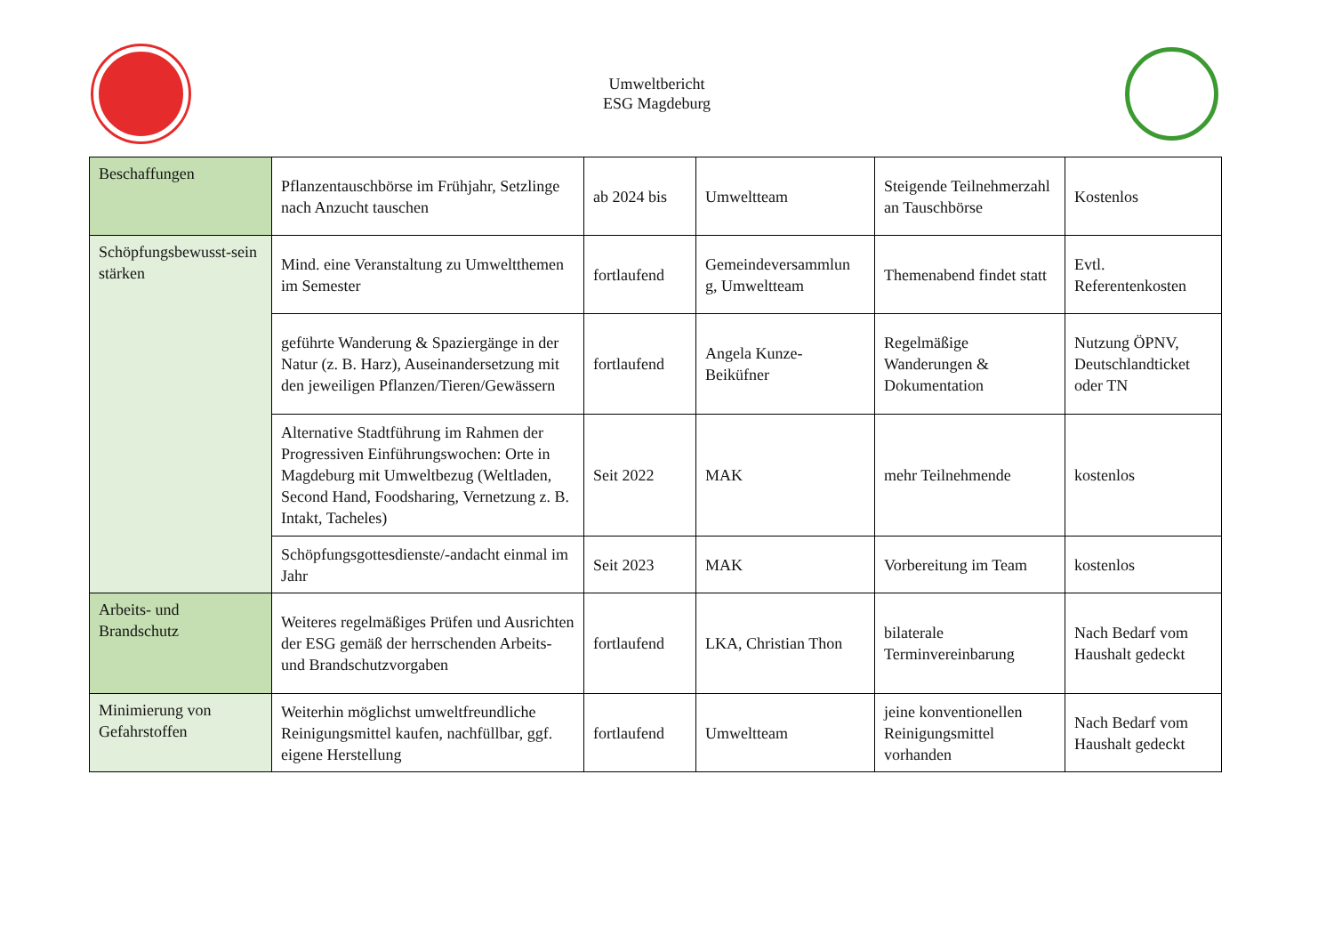Umweltbericht
ESG Magdeburg
| Beschaffungen | Pflanzentauschbörse im Frühjahr, Setzlinge nach Anzucht tauschen | ab 2024 bis | Umweltteam | Steigende Teilnehmerzahl an Tauschbörse | Kostenlos |
| Schöpfungsbewusst-sein stärken | Mind. eine Veranstaltung zu Umweltthemen im Semester | fortlaufend | Gemeindeversammlun g, Umweltteam | Themenabend findet statt | Evtl. Referentenkosten |
| | geführte Wanderung & Spaziergänge in der Natur (z. B. Harz), Auseinandersetzung mit den jeweiligen Pflanzen/Tieren/Gewässern | fortlaufend | Angela Kunze-Beiküfner | Regelmäßige Wanderungen & Dokumentation | Nutzung ÖPNV, Deutschlandticket oder TN |
| | Alternative Stadtführung im Rahmen der Progressiven Einführungswochen: Orte in Magdeburg mit Umweltbezug (Weltladen, Second Hand, Foodsharing, Vernetzung z. B. Intakt, Tacheles) | Seit 2022 | MAK | mehr Teilnehmende | kostenlos |
| | Schöpfungsgottesdienste/-andacht einmal im Jahr | Seit 2023 | MAK | Vorbereitung im Team | kostenlos |
| Arbeits- und Brandschutz | Weiteres regelmäßiges Prüfen und Ausrichten der ESG gemäß der herrschenden Arbeits- und Brandschutzvorgaben | fortlaufend | LKA, Christian Thon | bilaterale Terminvereinbarung | Nach Bedarf vom Haushalt gedeckt |
| Minimierung von Gefahrstoffen | Weiterhin möglichst umweltfreundliche Reinigungsmittel kaufen, nachfüllbar, ggf. eigene Herstellung | fortlaufend | Umweltteam | jeine konventionellen Reinigungsmittel vorhanden | Nach Bedarf vom Haushalt gedeckt |